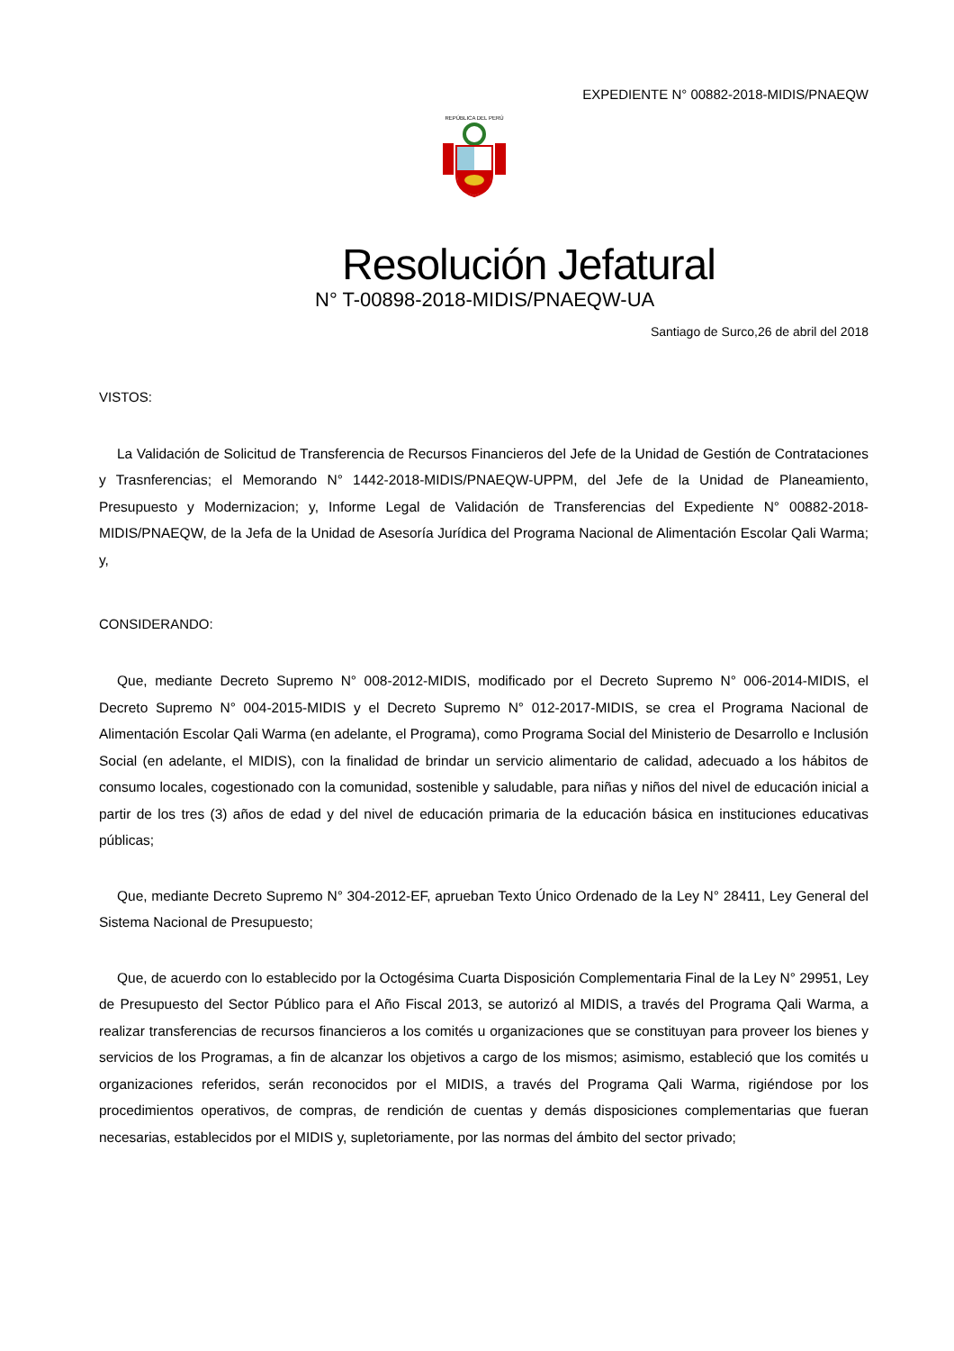EXPEDIENTE N° 00882-2018-MIDIS/PNAEQW
REPÚBLICA DEL PERÚ
Resolución Jefatural
N° T-00898-2018-MIDIS/PNAEQW-UA
Santiago de Surco,26 de abril del 2018
VISTOS:
La Validación de Solicitud de Transferencia de Recursos Financieros del Jefe de la Unidad de Gestión de Contrataciones y Trasnferencias; el Memorando N° 1442-2018-MIDIS/PNAEQW-UPPM, del Jefe de la Unidad de Planeamiento, Presupuesto y Modernizacion; y, Informe Legal de Validación de Transferencias del Expediente N° 00882-2018-MIDIS/PNAEQW, de la Jefa de la Unidad de Asesoría Jurídica del Programa Nacional de Alimentación Escolar Qali Warma; y,
CONSIDERANDO:
Que, mediante Decreto Supremo N° 008-2012-MIDIS, modificado por el Decreto Supremo N° 006-2014-MIDIS, el Decreto Supremo N° 004-2015-MIDIS y el Decreto Supremo N° 012-2017-MIDIS, se crea el Programa Nacional de Alimentación Escolar Qali Warma (en adelante, el Programa), como Programa Social del Ministerio de Desarrollo e Inclusión Social (en adelante, el MIDIS), con la finalidad de brindar un servicio alimentario de calidad, adecuado a los hábitos de consumo locales, cogestionado con la comunidad, sostenible y saludable, para niñas y niños del nivel de educación inicial a partir de los tres (3) años de edad y del nivel de educación primaria de la educación básica en instituciones educativas públicas;
Que, mediante Decreto Supremo N° 304-2012-EF, aprueban Texto Único Ordenado de la Ley N° 28411, Ley General del Sistema Nacional de Presupuesto;
Que, de acuerdo con lo establecido por la Octogésima Cuarta Disposición Complementaria Final de la Ley N° 29951, Ley de Presupuesto del Sector Público para el Año Fiscal 2013, se autorizó al MIDIS, a través del Programa Qali Warma, a realizar transferencias de recursos financieros a los comités u organizaciones que se constituyan para proveer los bienes y servicios de los Programas, a fin de alcanzar los objetivos a cargo de los mismos; asimismo, estableció que los comités u organizaciones referidos, serán reconocidos por el MIDIS, a través del Programa Qali Warma, rigiéndose por los procedimientos operativos, de compras, de rendición de cuentas y demás disposiciones complementarias que fueran necesarias, establecidos por el MIDIS y, supletoriamente, por las normas del ámbito del sector privado;